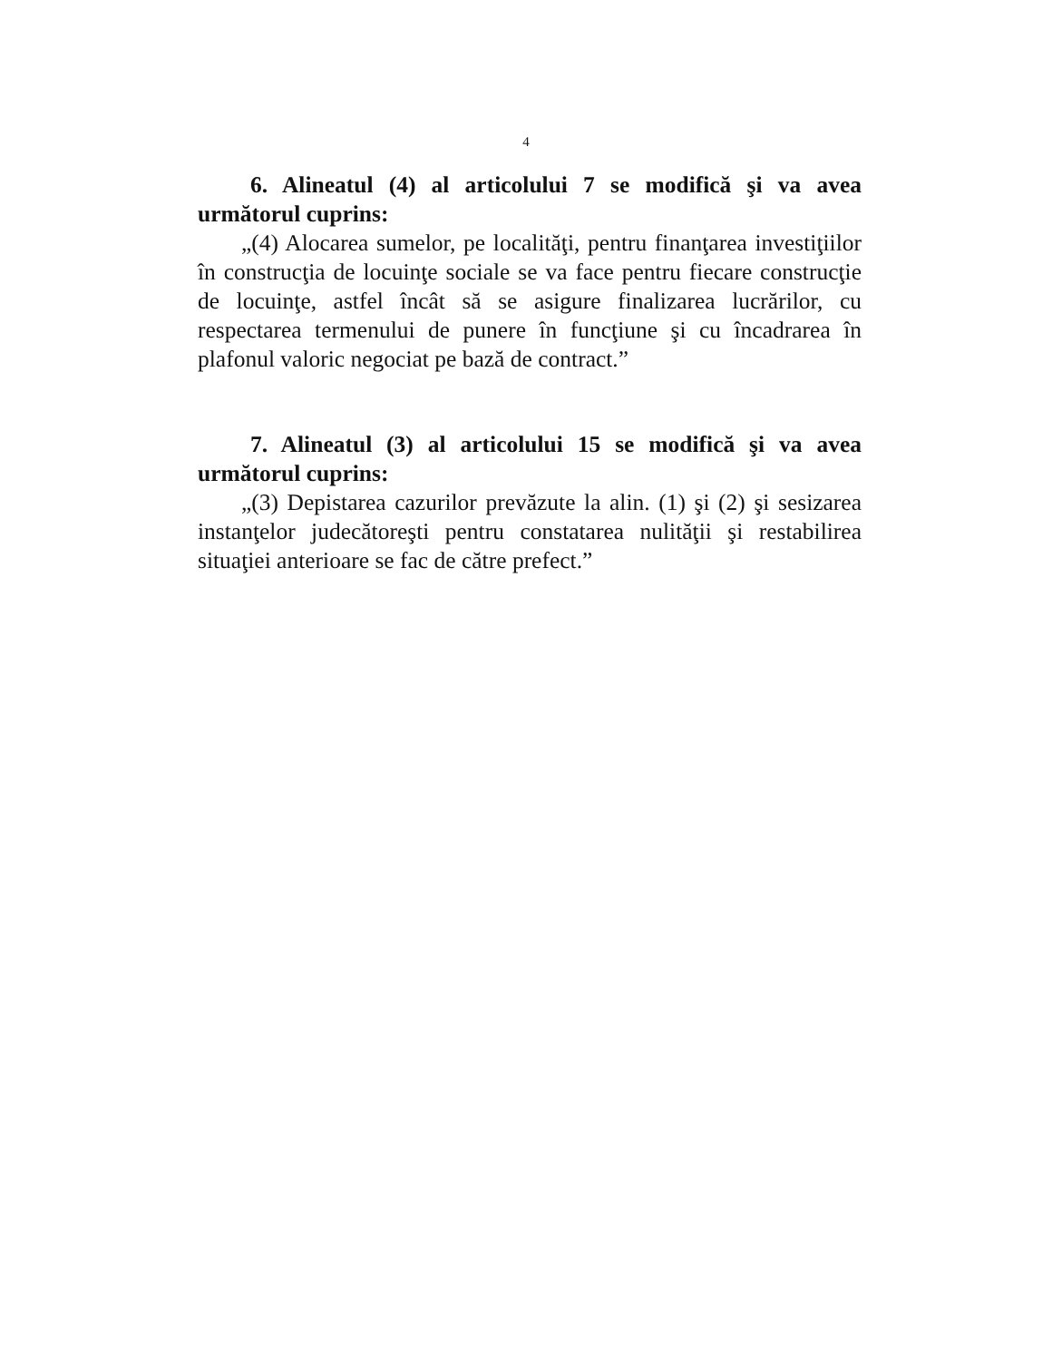4
6. Alineatul (4) al articolului 7 se modifică şi va avea următorul cuprins:
„(4) Alocarea sumelor, pe localităţi, pentru finanţarea investiţiilor în construcţia de locuinţe sociale se va face pentru fiecare construcţie de locuinţe, astfel încât să se asigure finalizarea lucrărilor, cu respectarea termenului de punere în funcţiune şi cu încadrarea în plafonul valoric negociat pe bază de contract.”
7. Alineatul (3) al articolului 15 se modifică şi va avea următorul cuprins:
„(3) Depistarea cazurilor prevăzute la alin. (1) şi (2) şi sesizarea instanţelor judecătoreşti pentru constatarea nulităţii şi restabilirea situaţiei anterioare se fac de către prefect.”